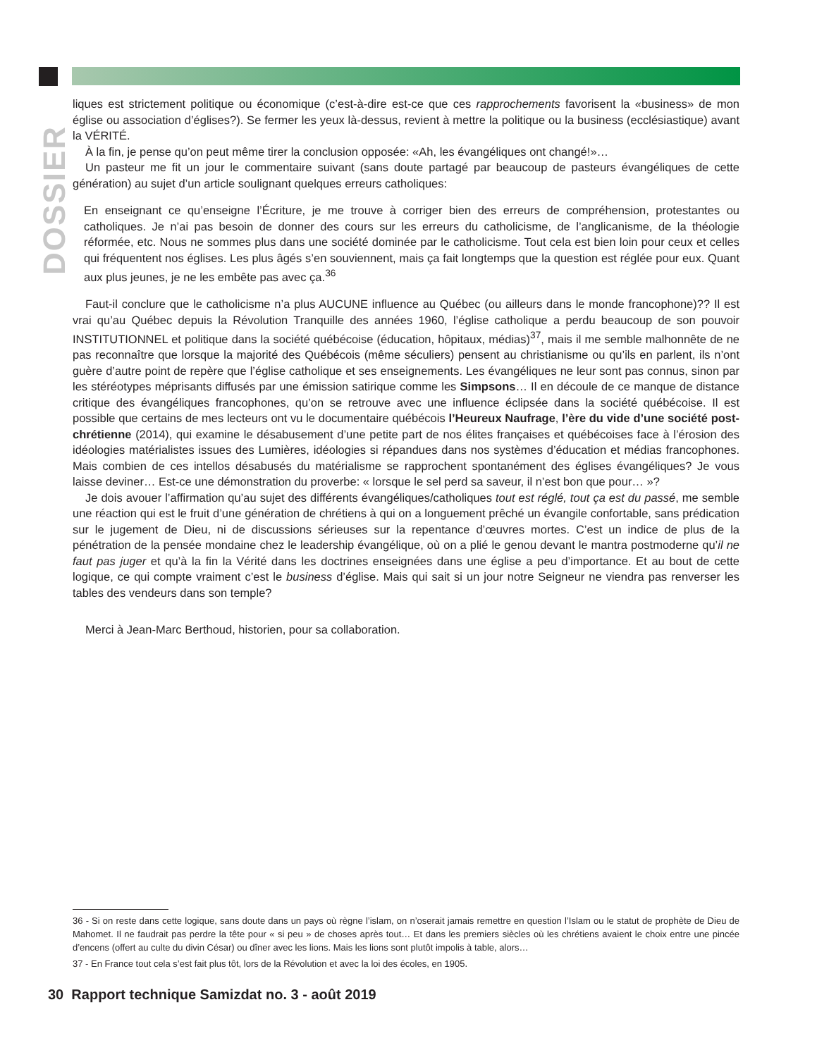DOSSIER
liques est strictement politique ou économique (c’est-à-dire est-ce que ces rapprochements favorisent la «business» de mon église ou association d’églises?). Se fermer les yeux là-dessus, revient à mettre la politique ou la business (ecclésiastique) avant la VÉRITÉ.
À la fin, je pense qu’on peut même tirer la conclusion opposée: «Ah, les évangéliques ont changé!»…
Un pasteur me fit un jour le commentaire suivant (sans doute partagé par beaucoup de pasteurs évangéliques de cette génération) au sujet d’un article soulignant quelques erreurs catholiques:
En enseignant ce qu’enseigne l’Écriture, je me trouve à corriger bien des erreurs de compréhension, protestantes ou catholiques. Je n’ai pas besoin de donner des cours sur les erreurs du catholicisme, de l’anglicanisme, de la théologie réformée, etc. Nous ne sommes plus dans une société dominée par le catholicisme. Tout cela est bien loin pour ceux et celles qui fréquentent nos églises. Les plus âgés s’en souviennent, mais ça fait longtemps que la question est réglée pour eux. Quant aux plus jeunes, je ne les embête pas avec ça.<sup>36</sup>
Faut-il conclure que le catholicisme n’a plus AUCUNE influence au Québec (ou ailleurs dans le monde francophone)?? Il est vrai qu’au Québec depuis la Révolution Tranquille des années 1960, l’église catholique a perdu beaucoup de son pouvoir INSTITUTIONNEL et politique dans la société québécoise (éducation, hôpitaux, médias)<sup>37</sup>, mais il me semble malhonnête de ne pas reconnaître que lorsque la majorité des Québécois (même séculiers) pensent au christianisme ou qu’ils en parlent, ils n’ont guère d’autre point de repère que l’église catholique et ses enseignements. Les évangéliques ne leur sont pas connus, sinon par les stéréotypes méprisants diffusés par une émission satirique comme les Simpsons… Il en découle de ce manque de distance critique des évangéliques francophones, qu’on se retrouve avec une influence éclipsée dans la société québécoise. Il est possible que certains de mes lecteurs ont vu le documentaire québécois l’Heureux Naufrage, l’ère du vide d’une société post-chrétienne (2014), qui examine le désabusement d’une petite part de nos élites françaises et québécoises face à l’érosion des idéologies matérialistes issues des Lumières, idéologies si répandues dans nos systèmes d’éducation et médias francophones. Mais combien de ces intellos désabusés du matérialisme se rapprochent spontanément des églises évangéliques? Je vous laisse deviner… Est-ce une démonstration du proverbe: « lorsque le sel perd sa saveur, il n’est bon que pour… »?
Je dois avouer l’affirmation qu’au sujet des différents évangéliques/catholiques tout est réglé, tout ça est du passé, me semble une réaction qui est le fruit d’une génération de chrétiens à qui on a longuement prêché un évangile confortable, sans prédication sur le jugement de Dieu, ni de discussions sérieuses sur la repentance d’œuvres mortes. C’est un indice de plus de la pénétration de la pensée mondaine chez le leadership évangélique, où on a plié le genou devant le mantra postmoderne qu’il ne faut pas juger et qu’à la fin la Vérité dans les doctrines enseignées dans une église a peu d’importance. Et au bout de cette logique, ce qui compte vraiment c’est le business d’église. Mais qui sait si un jour notre Seigneur ne viendra pas renverser les tables des vendeurs dans son temple?
Merci à Jean-Marc Berthoud, historien, pour sa collaboration.
36 - Si on reste dans cette logique, sans doute dans un pays où règne l’islam, on n’oserait jamais remettre en question l’Islam ou le statut de prophète de Dieu de Mahomet. Il ne faudrait pas perdre la tête pour « si peu » de choses après tout… Et dans les premiers siècles où les chrétiens avaient le choix entre une pincée d’encens (offert au culte du divin César) ou dîner avec les lions. Mais les lions sont plutôt impolis à table, alors…
37 - En France tout cela s’est fait plus tôt, lors de la Révolution et avec la loi des écoles, en 1905.
30 Rapport technique Samizdat no. 3 - août 2019